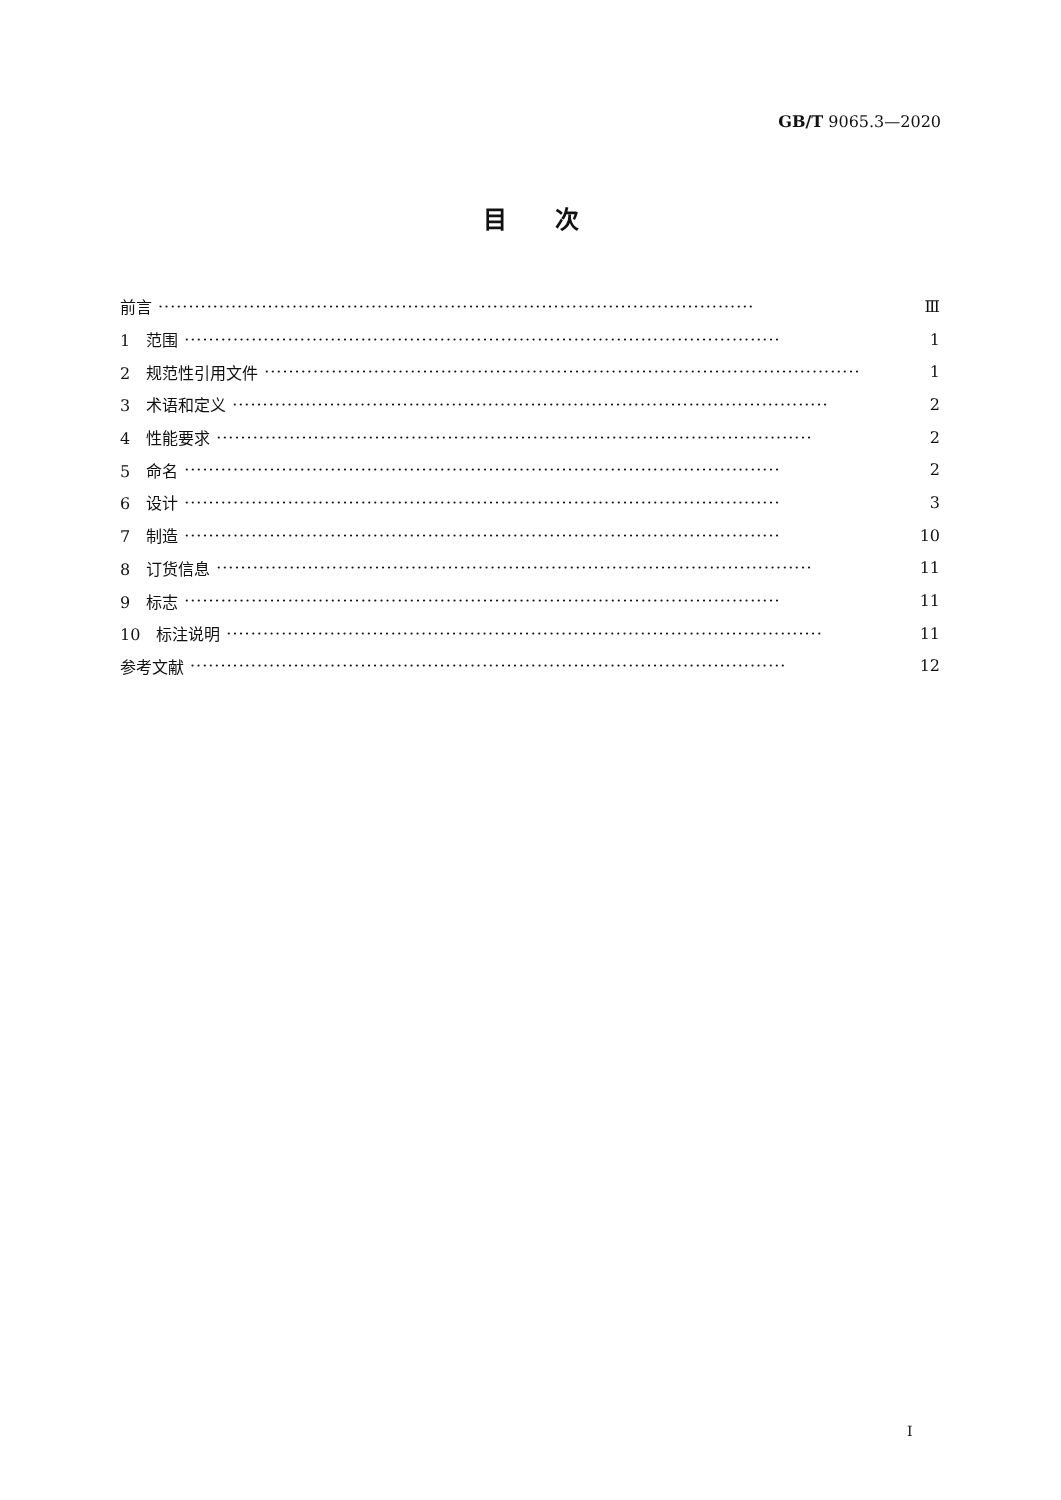GB/T 9065.3—2020
目　　次
前言 ·································································································· Ⅲ
1　范围 ·································································································· 1
2　规范性引用文件 ·································································································· 1
3　术语和定义 ·································································································· 2
4　性能要求 ·································································································· 2
5　命名 ·································································································· 2
6　设计 ·································································································· 3
7　制造 ·································································································· 10
8　订货信息 ·································································································· 11
9　标志 ·································································································· 11
10　标注说明 ·································································································· 11
参考文献 ·································································································· 12
I